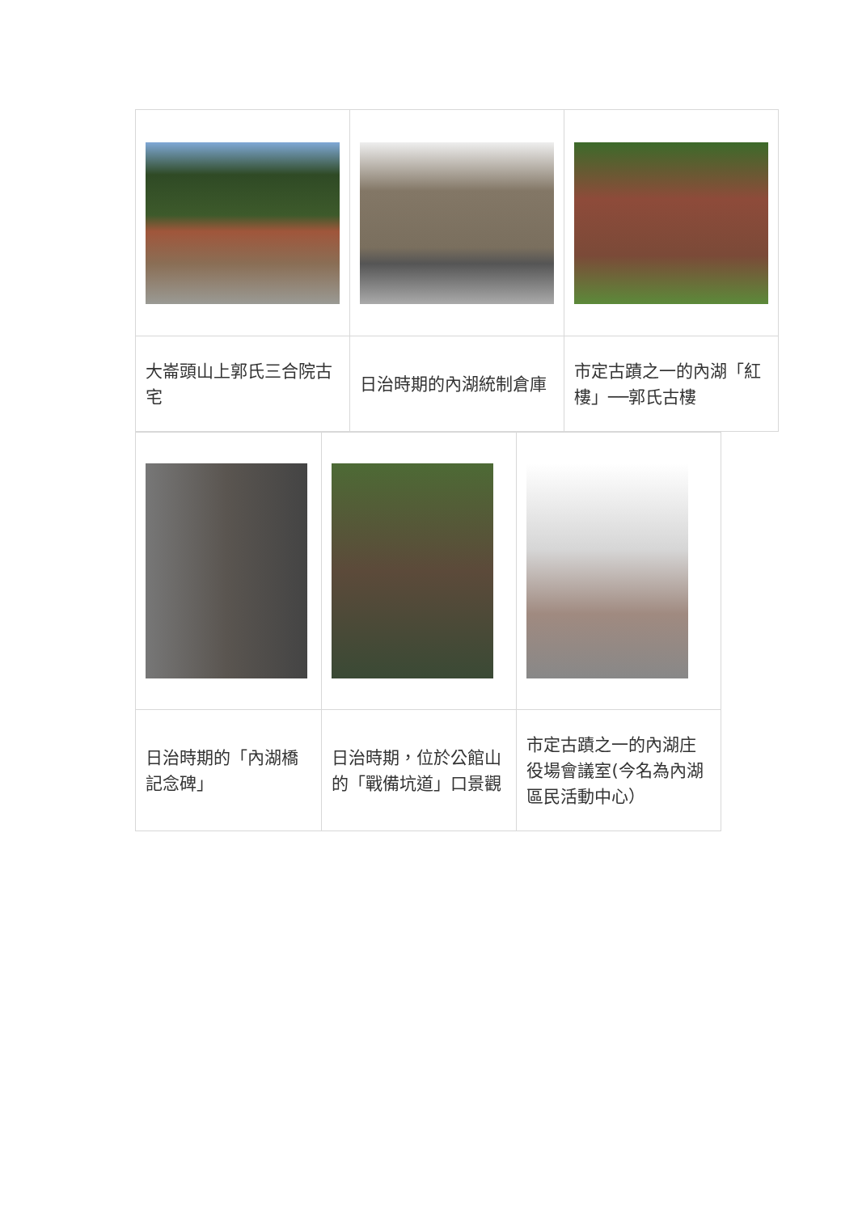| 大崙頭山上郭氏三合院古宅 | 日治時期的內湖統制倉庫 | 市定古蹟之一的內湖「紅樓」──郭氏古樓 |
| 日治時期的「內湖橋記念碑」 | 日治時期，位於公館山的「戰備坑道」口景觀 | 市定古蹟之一的內湖庄役場會議室(今名為內湖區民活動中心） |